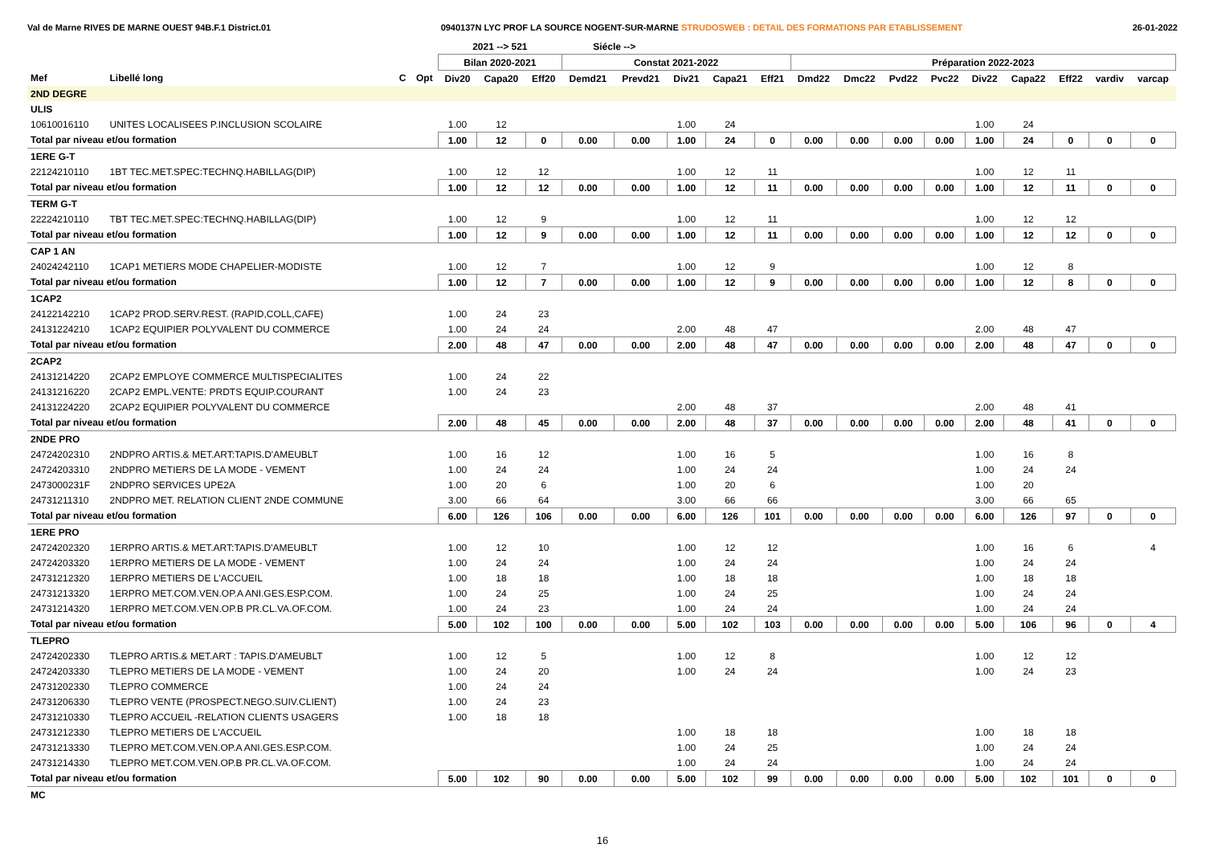Val de Marne RIVES DE MARNE OUEST 94B.F.1 District.01 0940137N LYC PROF LA SOURCE NOGENT-SUR-MARNE STRUDOSWEB : DETAIL DES FORMATIONS PAR ETABLISSEMENT 26-01-2022
| | | | | 2021 --> 521 | | | Siécle --> | | | | | | | | | | | | | |
| --- | --- | --- | --- | --- | --- | --- | --- | --- | --- | --- | --- | --- | --- | --- | --- | --- | --- | --- | --- | --- |
| | | | | Bilan 2020-2021 | | | Constat 2021-2022 | | | | | Préparation 2022-2023 | | | | | | | | |
| Mef | Libellé long | C | Opt | Div20 | Capa20 | Eff20 | Demd21 | Prevd21 | Div21 | Capa21 | Eff21 | Dmd22 | Dmc22 | Pvd22 | Pvc22 | Div22 | Capa22 | Eff22 | vardiv | varcap |
| 2ND DEGRE | | | | | | | | | | | | | | | | | | | | |
| ULIS | | | | | | | | | | | | | | | | | | | | |
| 10610016110 | UNITES LOCALISEES P.INCLUSION SCOLAIRE | | | 1.00 | 12 | | | | 1.00 | 24 | | | | | | 1.00 | 24 | | | |
| Total par niveau et/ou formation | | | | 1.00 | 12 | 0 | 0.00 | 0.00 | 1.00 | 24 | 0 | 0.00 | 0.00 | 0.00 | 0.00 | 1.00 | 24 | 0 | 0 | 0 |
| 1ERE G-T | | | | | | | | | | | | | | | | | | | | |
| 22124210110 | 1BT TEC.MET.SPEC:TECHNQ.HABILLAG(DIP) | | | 1.00 | 12 | 12 | | | 1.00 | 12 | 11 | | | | | 1.00 | 12 | 11 | | |
| Total par niveau et/ou formation | | | | 1.00 | 12 | 12 | 0.00 | 0.00 | 1.00 | 12 | 11 | 0.00 | 0.00 | 0.00 | 0.00 | 1.00 | 12 | 11 | 0 | 0 |
| TERM G-T | | | | | | | | | | | | | | | | | | | | |
| 22224210110 | TBT TEC.MET.SPEC:TECHNQ.HABILLAG(DIP) | | | 1.00 | 12 | 9 | | | 1.00 | 12 | 11 | | | | | 1.00 | 12 | 12 | | |
| Total par niveau et/ou formation | | | | 1.00 | 12 | 9 | 0.00 | 0.00 | 1.00 | 12 | 11 | 0.00 | 0.00 | 0.00 | 0.00 | 1.00 | 12 | 12 | 0 | 0 |
| CAP 1 AN | | | | | | | | | | | | | | | | | | | | |
| 24024242110 | 1CAP1 METIERS MODE CHAPELIER-MODISTE | | | 1.00 | 12 | 7 | | | 1.00 | 12 | 9 | | | | | 1.00 | 12 | 8 | | |
| Total par niveau et/ou formation | | | | 1.00 | 12 | 7 | 0.00 | 0.00 | 1.00 | 12 | 9 | 0.00 | 0.00 | 0.00 | 0.00 | 1.00 | 12 | 8 | 0 | 0 |
| 1CAP2 | | | | | | | | | | | | | | | | | | | | |
| 24122142210 | 1CAP2 PROD.SERV.REST. (RAPID,COLL,CAFE) | | | 1.00 | 24 | 23 | | | | | | | | | | | | | | |
| 24131224210 | 1CAP2 EQUIPIER POLYVALENT DU COMMERCE | | | 1.00 | 24 | 24 | | | 2.00 | 48 | 47 | | | | | 2.00 | 48 | 47 | | |
| Total par niveau et/ou formation | | | | 2.00 | 48 | 47 | 0.00 | 0.00 | 2.00 | 48 | 47 | 0.00 | 0.00 | 0.00 | 0.00 | 2.00 | 48 | 47 | 0 | 0 |
| 2CAP2 | | | | | | | | | | | | | | | | | | | | |
| 24131214220 | 2CAP2 EMPLOYE COMMERCE MULTISPECIALITES | | | 1.00 | 24 | 22 | | | | | | | | | | | | | | |
| 24131216220 | 2CAP2 EMPL.VENTE: PRDTS EQUIP.COURANT | | | 1.00 | 24 | 23 | | | | | | | | | | | | | | |
| 24131224220 | 2CAP2 EQUIPIER POLYVALENT DU COMMERCE | | | | | | | | 2.00 | 48 | 37 | | | | | 2.00 | 48 | 41 | | |
| Total par niveau et/ou formation | | | | 2.00 | 48 | 45 | 0.00 | 0.00 | 2.00 | 48 | 37 | 0.00 | 0.00 | 0.00 | 0.00 | 2.00 | 48 | 41 | 0 | 0 |
| 2NDE PRO | | | | | | | | | | | | | | | | | | | | |
| 24724202310 | 2NDPRO ARTIS.& MET.ART:TAPIS.D'AMEUBLT | | | 1.00 | 16 | 12 | | | 1.00 | 16 | 5 | | | | | 1.00 | 16 | 8 | | |
| 24724203310 | 2NDPRO METIERS DE LA MODE - VEMENT | | | 1.00 | 24 | 24 | | | 1.00 | 24 | 24 | | | | | 1.00 | 24 | 24 | | |
| 2473000231F | 2NDPRO SERVICES UPE2A | | | 1.00 | 20 | 6 | | | 1.00 | 20 | 6 | | | | | 1.00 | 20 | | | |
| 24731211310 | 2NDPRO MET. RELATION CLIENT 2NDE COMMUNE | | | 3.00 | 66 | 64 | | | 3.00 | 66 | 66 | | | | | 3.00 | 66 | 65 | | |
| Total par niveau et/ou formation | | | | 6.00 | 126 | 106 | 0.00 | 0.00 | 6.00 | 126 | 101 | 0.00 | 0.00 | 0.00 | 0.00 | 6.00 | 126 | 97 | 0 | 0 |
| 1ERE PRO | | | | | | | | | | | | | | | | | | | | |
| 24724202320 | 1ERPRO ARTIS.& MET.ART:TAPIS.D'AMEUBLT | | | 1.00 | 12 | 10 | | | 1.00 | 12 | 12 | | | | | 1.00 | 16 | 6 | | 4 |
| 24724203320 | 1ERPRO METIERS DE LA MODE - VEMENT | | | 1.00 | 24 | 24 | | | 1.00 | 24 | 24 | | | | | 1.00 | 24 | 24 | | |
| 24731212320 | 1ERPRO METIERS DE L'ACCUEIL | | | 1.00 | 18 | 18 | | | 1.00 | 18 | 18 | | | | | 1.00 | 18 | 18 | | |
| 24731213320 | 1ERPRO MET.COM.VEN.OP.A ANI.GES.ESP.COM. | | | 1.00 | 24 | 25 | | | 1.00 | 24 | 25 | | | | | 1.00 | 24 | 24 | | |
| 24731214320 | 1ERPRO MET.COM.VEN.OP.B PR.CL.VA.OF.COM. | | | 1.00 | 24 | 23 | | | 1.00 | 24 | 24 | | | | | 1.00 | 24 | 24 | | |
| Total par niveau et/ou formation | | | | 5.00 | 102 | 100 | 0.00 | 0.00 | 5.00 | 102 | 103 | 0.00 | 0.00 | 0.00 | 0.00 | 5.00 | 106 | 96 | 0 | 4 |
| TLEPRO | | | | | | | | | | | | | | | | | | | | |
| 24724202330 | TLEPRO ARTIS.& MET.ART : TAPIS.D'AMEUBLT | | | 1.00 | 12 | 5 | | | 1.00 | 12 | 8 | | | | | 1.00 | 12 | 12 | | |
| 24724203330 | TLEPRO METIERS DE LA MODE - VEMENT | | | 1.00 | 24 | 20 | | | 1.00 | 24 | 24 | | | | | 1.00 | 24 | 23 | | |
| 24731202330 | TLEPRO COMMERCE | | | 1.00 | 24 | 24 | | | | | | | | | | | | | | |
| 24731206330 | TLEPRO VENTE (PROSPECT.NEGO.SUIV.CLIENT) | | | 1.00 | 24 | 23 | | | | | | | | | | | | | | |
| 24731210330 | TLEPRO ACCUEIL -RELATION CLIENTS USAGERS | | | 1.00 | 18 | 18 | | | | | | | | | | | | | | |
| 24731212330 | TLEPRO METIERS DE L'ACCUEIL | | | | | | | | 1.00 | 18 | 18 | | | | | 1.00 | 18 | 18 | | |
| 24731213330 | TLEPRO MET.COM.VEN.OP.A ANI.GES.ESP.COM. | | | | | | | | 1.00 | 24 | 25 | | | | | 1.00 | 24 | 24 | | |
| 24731214330 | TLEPRO MET.COM.VEN.OP.B PR.CL.VA.OF.COM. | | | | | | | | 1.00 | 24 | 24 | | | | | 1.00 | 24 | 24 | | |
| Total par niveau et/ou formation | | | | 5.00 | 102 | 90 | 0.00 | 0.00 | 5.00 | 102 | 99 | 0.00 | 0.00 | 0.00 | 0.00 | 5.00 | 102 | 101 | 0 | 0 |
| MC | | | | | | | | | | | | | | | | | | | | |
16